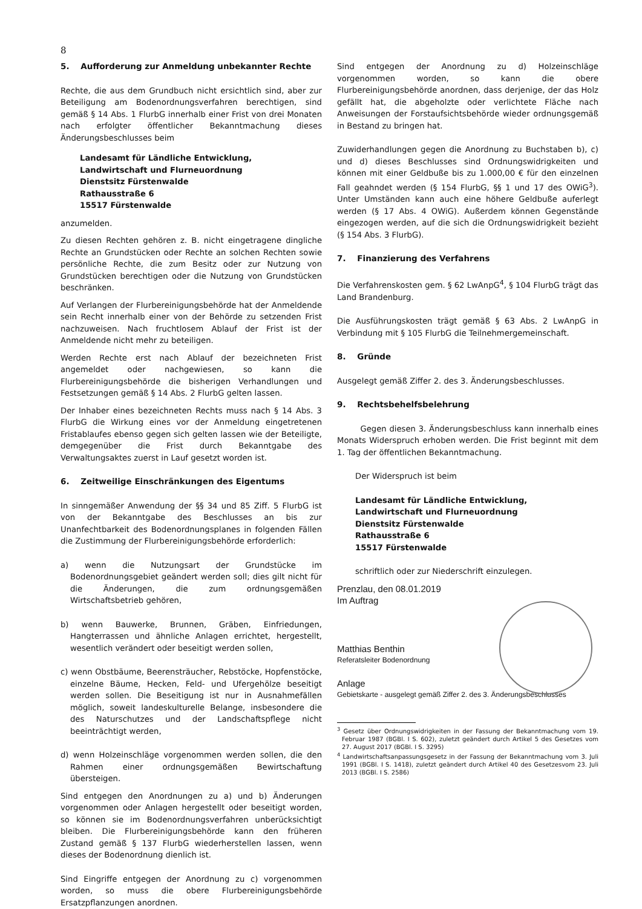8
5. Aufforderung zur Anmeldung unbekannter Rechte
Rechte, die aus dem Grundbuch nicht ersichtlich sind, aber zur Beteiligung am Bodenordnungsverfahren berechtigen, sind gemäß § 14 Abs. 1 FlurbG innerhalb einer Frist von drei Monaten nach erfolgter öffentlicher Bekanntmachung dieses Änderungsbeschlusses beim
Landesamt für Ländliche Entwicklung,
Landwirtschaft und Flurneuordnung
Dienstsitz Fürstenwalde
Rathausstraße 6
15517 Fürstenwalde
anzumelden.
Zu diesen Rechten gehören z. B. nicht eingetragene dingliche Rechte an Grundstücken oder Rechte an solchen Rechten sowie persönliche Rechte, die zum Besitz oder zur Nutzung von Grundstücken berechtigen oder die Nutzung von Grundstücken beschränken.
Auf Verlangen der Flurbereinigungsbehörde hat der Anmeldende sein Recht innerhalb einer von der Behörde zu setzenden Frist nachzuweisen. Nach fruchtlosem Ablauf der Frist ist der Anmeldende nicht mehr zu beteiligen.
Werden Rechte erst nach Ablauf der bezeichneten Frist angemeldet oder nachgewiesen, so kann die Flurbereinigungsbehörde die bisherigen Verhandlungen und Festsetzungen gemäß § 14 Abs. 2 FlurbG gelten lassen.
Der Inhaber eines bezeichneten Rechts muss nach § 14 Abs. 3 FlurbG die Wirkung eines vor der Anmeldung eingetretenen Fristablaufes ebenso gegen sich gelten lassen wie der Beteiligte, demgegenüber die Frist durch Bekanntgabe des Verwaltungsaktes zuerst in Lauf gesetzt worden ist.
6. Zeitweilige Einschränkungen des Eigentums
In sinngemäßer Anwendung der §§ 34 und 85 Ziff. 5 FlurbG ist von der Bekanntgabe des Beschlusses an bis zur Unanfechtbarkeit des Bodenordnungsplanes in folgenden Fällen die Zustimmung der Flurbereinigungsbehörde erforderlich:
a) wenn die Nutzungsart der Grundstücke im Bodenordnungsgebiet geändert werden soll; dies gilt nicht für die Änderungen, die zum ordnungsgemäßen Wirtschaftsbetrieb gehören,
b) wenn Bauwerke, Brunnen, Gräben, Einfriedungen, Hangterrassen und ähnliche Anlagen errichtet, hergestellt, wesentlich verändert oder beseitigt werden sollen,
c) wenn Obstbäume, Beerensträucher, Rebstöcke, Hopfenstöcke, einzelne Bäume, Hecken, Feld- und Ufergehölze beseitigt werden sollen. Die Beseitigung ist nur in Ausnahmefällen möglich, soweit landeskulturelle Belange, insbesondere die des Naturschutzes und der Landschaftspflege nicht beeinträchtigt werden,
d) wenn Holzeinschläge vorgenommen werden sollen, die den Rahmen einer ordnungsgemäßen Bewirtschaftung übersteigen.
Sind entgegen den Anordnungen zu a) und b) Änderungen vorgenommen oder Anlagen hergestellt oder beseitigt worden, so können sie im Bodenordnungsverfahren unberücksichtigt bleiben. Die Flurbereinigungsbehörde kann den früheren Zustand gemäß § 137 FlurbG wiederherstellen lassen, wenn dieses der Bodenordnung dienlich ist.
Sind Eingriffe entgegen der Anordnung zu c) vorgenommen worden, so muss die obere Flurbereinigungsbehörde Ersatzpflanzungen anordnen.
Sind entgegen der Anordnung zu d) Holzeinschläge vorgenommen worden, so kann die obere Flurbereinigungsbehörde anordnen, dass derjenige, der das Holz gefällt hat, die abgeholzte oder verlichtete Fläche nach Anweisungen der Forstaufsichtsbehörde wieder ordnungsgemäß in Bestand zu bringen hat.
Zuwiderhandlungen gegen die Anordnung zu Buchstaben b), c) und d) dieses Beschlusses sind Ordnungswidrigkeiten und können mit einer Geldbuße bis zu 1.000,00 € für den einzelnen Fall geahndet werden (§ 154 FlurbG, §§ 1 und 17 des OWiG<sup>3</sup>). Unter Umständen kann auch eine höhere Geldbuße auferlegt werden (§ 17 Abs. 4 OWiG). Außerdem können Gegenstände eingezogen werden, auf die sich die Ordnungswidrigkeit bezieht (§ 154 Abs. 3 FlurbG).
7. Finanzierung des Verfahrens
Die Verfahrenskosten gem. § 62 LwAnpG<sup>4</sup>, § 104 FlurbG trägt das Land Brandenburg.
Die Ausführungskosten trägt gemäß § 63 Abs. 2 LwAnpG in Verbindung mit § 105 FlurbG die Teilnehmergemeinschaft.
8. Gründe
Ausgelegt gemäß Ziffer 2. des 3. Änderungsbeschlusses.
9. Rechtsbehelfsbelehrung
Gegen diesen 3. Änderungsbeschluss kann innerhalb eines Monats Widerspruch erhoben werden. Die Frist beginnt mit dem 1. Tag der öffentlichen Bekanntmachung.
Der Widerspruch ist beim
Landesamt für Ländliche Entwicklung,
Landwirtschaft und Flurneuordnung
Dienstsitz Fürstenwalde
Rathausstraße 6
15517 Fürstenwalde
schriftlich oder zur Niederschrift einzulegen.
Prenzlau, den 08.01.2019
Im Auftrag
Matthias Benthin
Referatsleiter Bodenordnung
Anlage
Gebietskarte - ausgelegt gemäß Ziffer 2. des 3. Änderungsbeschlusses
<sup>3</sup> Gesetz über Ordnungswidrigkeiten in der Fassung der Bekanntmachung vom 19. Februar 1987 (BGBl. I S. 602), zuletzt geändert durch Artikel 5 des Gesetzes vom 27. August 2017 (BGBl. I S. 3295)
<sup>4</sup> Landwirtschaftsanpassungsgesetz in der Fassung der Bekanntmachung vom 3. Juli 1991 (BGBl. I S. 1418), zuletzt geändert durch Artikel 40 des Gesetzesvom 23. Juli 2013 (BGBl. I S. 2586)